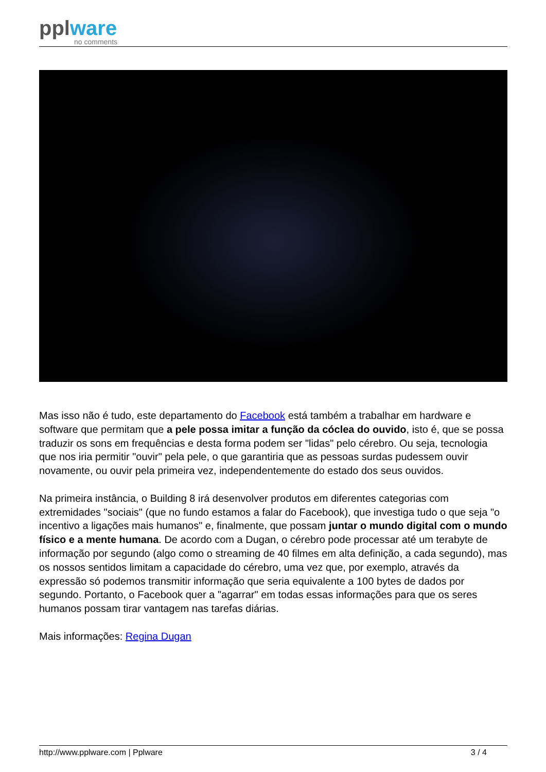pplware
no comments
Mas isso não é tudo, este departamento do Facebook está também a trabalhar em hardware e software que permitam que a pele possa imitar a função da cóclea do ouvido, isto é, que se possa traduzir os sons em frequências e desta forma podem ser "lidas" pelo cérebro. Ou seja, tecnologia que nos iria permitir "ouvir" pela pele, o que garantiria que as pessoas surdas pudessem ouvir novamente, ou ouvir pela primeira vez, independentemente do estado dos seus ouvidos.
Na primeira instância, o Building 8 irá desenvolver produtos em diferentes categorias com extremidades "sociais" (que no fundo estamos a falar do Facebook), que investiga tudo o que seja "o incentivo a ligações mais humanos" e, finalmente, que possam juntar o mundo digital com o mundo físico e a mente humana. De acordo com a Dugan, o cérebro pode processar até um terabyte de informação por segundo (algo como o streaming de 40 filmes em alta definição, a cada segundo), mas os nossos sentidos limitam a capacidade do cérebro, uma vez que, por exemplo, através da expressão só podemos transmitir informação que seria equivalente a 100 bytes de dados por segundo. Portanto, o Facebook quer a "agarrar" em todas essas informações para que os seres humanos possam tirar vantagem nas tarefas diárias.
Mais informações: Regina Dugan
http://www.pplware.com | Pplware 3 / 4